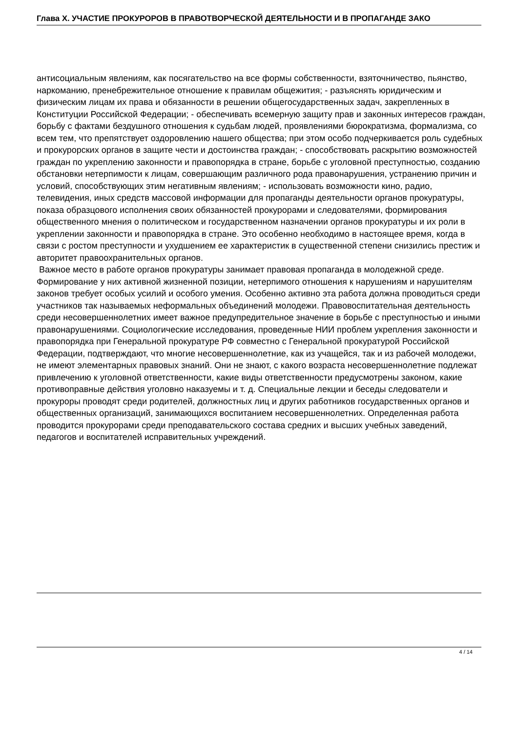Глава X. УЧАСТИЕ ПРОКУРОРОВ В ПРАВОТВОРЧЕСКОЙ ДЕЯТЕЛЬНОСТИ И В ПРОПАГАНДЕ ЗАКО
антисоциальным явлениям, как посягательство на все формы собственности, взяточничество, пьянство, наркоманию, пренебрежительное отношение к правилам общежития; - разъяснять юридическим и физическим лицам их права и обязанности в решении общегосударственных задач, закрепленных в Конституции Российской Федерации; - обеспечивать всемерную защиту прав и законных интересов граждан, борьбу с фактами бездушного отношения к судьбам людей, проявлениями бюрократизма, формализма, со всем тем, что препятствует оздоровлению нашего общества; при этом особо подчеркивается роль судебных и прокурорских органов в защите чести и достоинства граждан; - способствовать раскрытию возможностей граждан по укреплению законности и правопорядка в стране, борьбе с уголовной преступностью, созданию обстановки нетерпимости к лицам, совершающим различного рода правонарушения, устранению причин и условий, способствующих этим негативным явлениям; - использовать возможности кино, радио, телевидения, иных средств массовой информации для пропаганды деятельности органов прокуратуры, показа образцового исполнения своих обязанностей прокурорами и следователями, формирования общественного мнения о политическом и государственном назначении органов прокуратуры и их роли в укреплении законности и правопорядка в стране. Это особенно необходимо в настоящее время, когда в связи с ростом преступности и ухудшением ее характеристик в существенной степени снизились престиж и авторитет правоохранительных органов.
Важное место в работе органов прокуратуры занимает правовая пропаганда в молодежной среде. Формирование у них активной жизненной позиции, нетерпимого отношения к нарушениям и нарушителям законов требует особых усилий и особого умения. Особенно активно эта работа должна проводиться среди участников так называемых неформальных объединений молодежи. Правовоспитательная деятельность среди несовершеннолетних имеет важное предупредительное значение в борьбе с преступностью и иными правонарушениями. Социологические исследования, проведенные НИИ проблем укрепления законности и правопорядка при Генеральной прокуратуре РФ совместно с Генеральной прокуратурой Российской Федерации, подтверждают, что многие несовершеннолетние, как из учащейся, так и из рабочей молодежи, не имеют элементарных правовых знаний. Они не знают, с какого возраста несовершеннолетние подлежат привлечению к уголовной ответственности, какие виды ответственности предусмотрены законом, какие противоправные действия уголовно наказуемы и т. д. Специальные лекции и беседы следователи и прокуроры проводят среди родителей, должностных лиц и других работников государственных органов и общественных организаций, занимающихся воспитанием несовершеннолетних. Определенная работа проводится прокурорами среди преподавательского состава средних и высших учебных заведений, педагогов и воспитателей исправительных учреждений.
4 / 14